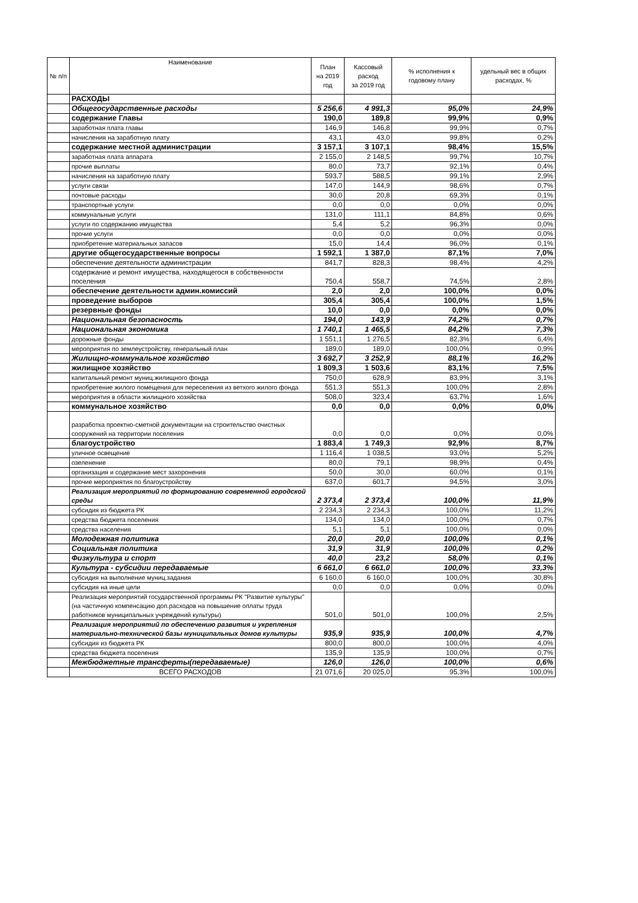| № п/п | Наименование | План на 2019 год | Кассовый расход за 2019 год | % исполнения к годовому плану | удельный вес в общих расходах, % |
| --- | --- | --- | --- | --- | --- |
| | РАСХОДЫ | | | | |
| | Общегосударственные расходы | 5 256,6 | 4 991,3 | 95,0% | 24,9% |
| | содержание Главы | 190,0 | 189,8 | 99,9% | 0,9% |
| | заработная плата главы | 146,9 | 146,8 | 99,9% | 0,7% |
| | начисления на заработную плату | 43,1 | 43,0 | 99,8% | 0,2% |
| | содержание местной администрации | 3 157,1 | 3 107,1 | 98,4% | 15,5% |
| | заработная плата аппарата | 2 155,0 | 2 148,5 | 99,7% | 10,7% |
| | прочие выплаты | 80,0 | 73,7 | 92,1% | 0,4% |
| | начисления на заработную плату | 593,7 | 588,5 | 99,1% | 2,9% |
| | услуги связи | 147,0 | 144,9 | 98,6% | 0,7% |
| | почтовые расходы | 30,0 | 20,8 | 69,3% | 0,1% |
| | транспортные услуги | 0,0 | 0,0 | 0,0% | 0,0% |
| | коммунальные услуги | 131,0 | 111,1 | 84,8% | 0,6% |
| | услуги по содержанию имущества | 5,4 | 5,2 | 96,3% | 0,0% |
| | прочие услуги | 0,0 | 0,0 | 0,0% | 0,0% |
| | приобретение материальных запасов | 15,0 | 14,4 | 96,0% | 0,1% |
| | другие общегосударственные вопросы | 1 592,1 | 1 387,0 | 87,1% | 7,0% |
| | обеспечение деятельности администрации | 841,7 | 828,3 | 98,4% | 4,2% |
| | содержание и ремонт имущества, находящегося в собственности поселения | 750,4 | 558,7 | 74,5% | 2,8% |
| | обеспечение деятельности админ.комиссий | 2,0 | 2,0 | 100,0% | 0,0% |
| | проведение выборов | 305,4 | 305,4 | 100,0% | 1,5% |
| | резервные фонды | 10,0 | 0,0 | 0,0% | 0,0% |
| | Национальная безопасность | 194,0 | 143,9 | 74,2% | 0,7% |
| | Национальная экономика | 1 740,1 | 1 465,5 | 84,2% | 7,3% |
| | дорожные фонды | 1 551,1 | 1 276,5 | 82,3% | 6,4% |
| | мероприятия по землеустройству, генеральный план | 189,0 | 189,0 | 100,0% | 0,9% |
| | Жилищно-коммунальное хозяйство | 3 692,7 | 3 252,9 | 88,1% | 16,2% |
| | жилищное хозяйство | 1 809,3 | 1 503,6 | 83,1% | 7,5% |
| | капитальный ремонт муниц.жилищного фонда | 750,0 | 628,9 | 83,9% | 3,1% |
| | приобретение жилого помещения для переселения из ветхого жилого фонда | 551,3 | 551,3 | 100,0% | 2,8% |
| | мероприятия в области жилищного хозяйства | 508,0 | 323,4 | 63,7% | 1,6% |
| | коммунальное хозяйство | 0,0 | 0,0 | 0,0% | 0,0% |
| | разработка проектно-сметной документации на строительство очистных сооружений на территории поселения | 0,0 | 0,0 | 0,0% | 0,0% |
| | благоустройство | 1 883,4 | 1 749,3 | 92,9% | 8,7% |
| | уличное освещение | 1 116,4 | 1 038,5 | 93,0% | 5,2% |
| | озеленение | 80,0 | 79,1 | 98,9% | 0,4% |
| | организация и содержание мест захоронения | 50,0 | 30,0 | 60,0% | 0,1% |
| | прочие мероприятия по благоустройству | 637,0 | 601,7 | 94,5% | 3,0% |
| | Реализация мероприятий по формированию современной городской среды | 2 373,4 | 2 373,4 | 100,0% | 11,9% |
| | субсидия из бюджета РК | 2 234,3 | 2 234,3 | 100,0% | 11,2% |
| | средства бюджета поселения | 134,0 | 134,0 | 100,0% | 0,7% |
| | средства населения | 5,1 | 5,1 | 100,0% | 0,0% |
| | Молодежная политика | 20,0 | 20,0 | 100,0% | 0,1% |
| | Социальная политика | 31,9 | 31,9 | 100,0% | 0,2% |
| | Физкультура и спорт | 40,0 | 23,2 | 58,0% | 0,1% |
| | Культура - субсидии передаваемые | 6 661,0 | 6 661,0 | 100,0% | 33,3% |
| | субсидия на выполнение муниц.задания | 6 160,0 | 6 160,0 | 100,0% | 30,8% |
| | субсидия на иные цели | 0,0 | 0,0 | 0,0% | 0,0% |
| | Реализация мероприятий государственной программы РК "Развитие культуры" (на частичную компенсацию доп.расходов на повышение оплаты труда работников муниципальных учреждений культуры) | 501,0 | 501,0 | 100,0% | 2,5% |
| | Реализация мероприятий по обеспечению развития и укрепления материально-технической базы муниципальных домов культуры | 935,9 | 935,9 | 100,0% | 4,7% |
| | субсидия из бюджета РК | 800,0 | 800,0 | 100,0% | 4,0% |
| | средства бюджета поселения | 135,9 | 135,9 | 100,0% | 0,7% |
| | Межбюджетные трансферты(передаваемые) | 126,0 | 126,0 | 100,0% | 0,6% |
| | ВСЕГО РАСХОДОВ | 21 071,6 | 20 025,0 | 95,3% | 100,0% |